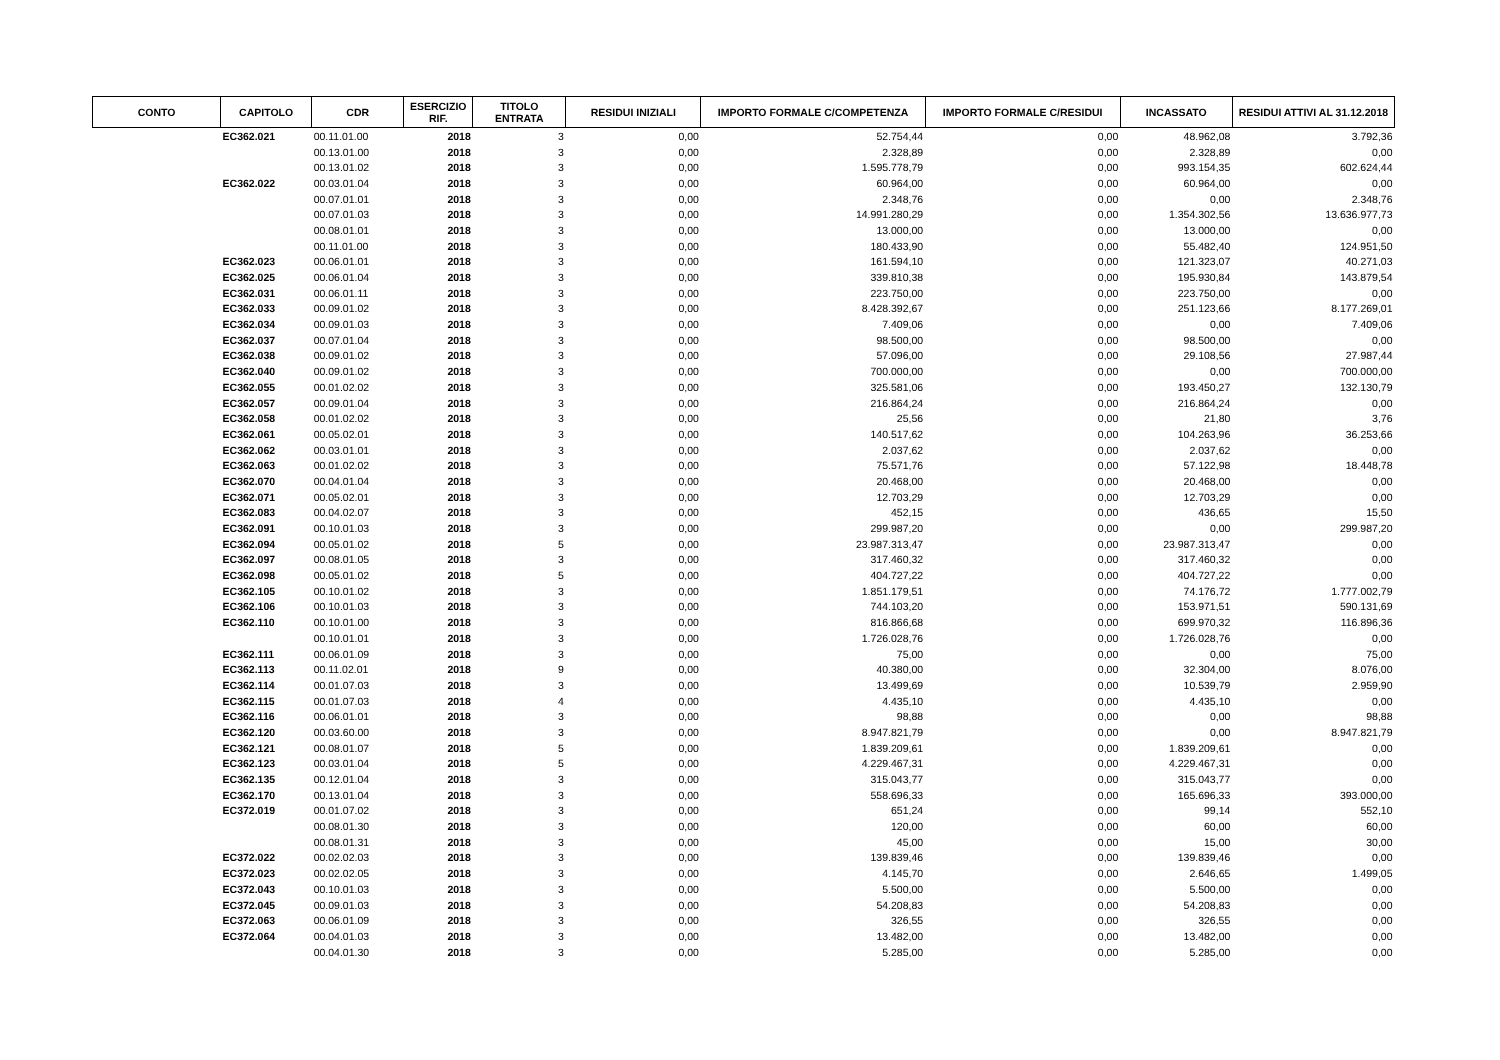| CONTO | CAPITOLO | CDR | ESERCIZIO RIF. | TITOLO ENTRATA | RESIDUI INIZIALI | IMPORTO FORMALE C/COMPETENZA | IMPORTO FORMALE C/RESIDUI | INCASSATO | RESIDUI ATTIVI AL 31.12.2018 |
| --- | --- | --- | --- | --- | --- | --- | --- | --- | --- |
| | EC362.021 | 00.11.01.00 | 2018 | 3 | 0,00 | 52.754,44 | 0,00 | 48.962,08 | 3.792,36 |
| | | 00.13.01.00 | 2018 | 3 | 0,00 | 2.328,89 | 0,00 | 2.328,89 | 0,00 |
| | | 00.13.01.02 | 2018 | 3 | 0,00 | 1.595.778,79 | 0,00 | 993.154,35 | 602.624,44 |
| | EC362.022 | 00.03.01.04 | 2018 | 3 | 0,00 | 60.964,00 | 0,00 | 60.964,00 | 0,00 |
| | | 00.07.01.01 | 2018 | 3 | 0,00 | 2.348,76 | 0,00 | 0,00 | 2.348,76 |
| | | 00.07.01.03 | 2018 | 3 | 0,00 | 14.991.280,29 | 0,00 | 1.354.302,56 | 13.636.977,73 |
| | | 00.08.01.01 | 2018 | 3 | 0,00 | 13.000,00 | 0,00 | 13.000,00 | 0,00 |
| | | 00.11.01.00 | 2018 | 3 | 0,00 | 180.433,90 | 0,00 | 55.482,40 | 124.951,50 |
| | EC362.023 | 00.06.01.01 | 2018 | 3 | 0,00 | 161.594,10 | 0,00 | 121.323,07 | 40.271,03 |
| | EC362.025 | 00.06.01.04 | 2018 | 3 | 0,00 | 339.810,38 | 0,00 | 195.930,84 | 143.879,54 |
| | EC362.031 | 00.06.01.11 | 2018 | 3 | 0,00 | 223.750,00 | 0,00 | 223.750,00 | 0,00 |
| | EC362.033 | 00.09.01.02 | 2018 | 3 | 0,00 | 8.428.392,67 | 0,00 | 251.123,66 | 8.177.269,01 |
| | EC362.034 | 00.09.01.03 | 2018 | 3 | 0,00 | 7.409,06 | 0,00 | 0,00 | 7.409,06 |
| | EC362.037 | 00.07.01.04 | 2018 | 3 | 0,00 | 98.500,00 | 0,00 | 98.500,00 | 0,00 |
| | EC362.038 | 00.09.01.02 | 2018 | 3 | 0,00 | 57.096,00 | 0,00 | 29.108,56 | 27.987,44 |
| | EC362.040 | 00.09.01.02 | 2018 | 3 | 0,00 | 700.000,00 | 0,00 | 0,00 | 700.000,00 |
| | EC362.055 | 00.01.02.02 | 2018 | 3 | 0,00 | 325.581,06 | 0,00 | 193.450,27 | 132.130,79 |
| | EC362.057 | 00.09.01.04 | 2018 | 3 | 0,00 | 216.864,24 | 0,00 | 216.864,24 | 0,00 |
| | EC362.058 | 00.01.02.02 | 2018 | 3 | 0,00 | 25,56 | 0,00 | 21,80 | 3,76 |
| | EC362.061 | 00.05.02.01 | 2018 | 3 | 0,00 | 140.517,62 | 0,00 | 104.263,96 | 36.253,66 |
| | EC362.062 | 00.03.01.01 | 2018 | 3 | 0,00 | 2.037,62 | 0,00 | 2.037,62 | 0,00 |
| | EC362.063 | 00.01.02.02 | 2018 | 3 | 0,00 | 75.571,76 | 0,00 | 57.122,98 | 18.448,78 |
| | EC362.070 | 00.04.01.04 | 2018 | 3 | 0,00 | 20.468,00 | 0,00 | 20.468,00 | 0,00 |
| | EC362.071 | 00.05.02.01 | 2018 | 3 | 0,00 | 12.703,29 | 0,00 | 12.703,29 | 0,00 |
| | EC362.083 | 00.04.02.07 | 2018 | 3 | 0,00 | 452,15 | 0,00 | 436,65 | 15,50 |
| | EC362.091 | 00.10.01.03 | 2018 | 3 | 0,00 | 299.987,20 | 0,00 | 0,00 | 299.987,20 |
| | EC362.094 | 00.05.01.02 | 2018 | 5 | 0,00 | 23.987.313,47 | 0,00 | 23.987.313,47 | 0,00 |
| | EC362.097 | 00.08.01.05 | 2018 | 3 | 0,00 | 317.460,32 | 0,00 | 317.460,32 | 0,00 |
| | EC362.098 | 00.05.01.02 | 2018 | 5 | 0,00 | 404.727,22 | 0,00 | 404.727,22 | 0,00 |
| | EC362.105 | 00.10.01.02 | 2018 | 3 | 0,00 | 1.851.179,51 | 0,00 | 74.176,72 | 1.777.002,79 |
| | EC362.106 | 00.10.01.03 | 2018 | 3 | 0,00 | 744.103,20 | 0,00 | 153.971,51 | 590.131,69 |
| | EC362.110 | 00.10.01.00 | 2018 | 3 | 0,00 | 816.866,68 | 0,00 | 699.970,32 | 116.896,36 |
| | | 00.10.01.01 | 2018 | 3 | 0,00 | 1.726.028,76 | 0,00 | 1.726.028,76 | 0,00 |
| | EC362.111 | 00.06.01.09 | 2018 | 3 | 0,00 | 75,00 | 0,00 | 0,00 | 75,00 |
| | EC362.113 | 00.11.02.01 | 2018 | 9 | 0,00 | 40.380,00 | 0,00 | 32.304,00 | 8.076,00 |
| | EC362.114 | 00.01.07.03 | 2018 | 3 | 0,00 | 13.499,69 | 0,00 | 10.539,79 | 2.959,90 |
| | EC362.115 | 00.01.07.03 | 2018 | 4 | 0,00 | 4.435,10 | 0,00 | 4.435,10 | 0,00 |
| | EC362.116 | 00.06.01.01 | 2018 | 3 | 0,00 | 98,88 | 0,00 | 0,00 | 98,88 |
| | EC362.120 | 00.03.60.00 | 2018 | 3 | 0,00 | 8.947.821,79 | 0,00 | 0,00 | 8.947.821,79 |
| | EC362.121 | 00.08.01.07 | 2018 | 5 | 0,00 | 1.839.209,61 | 0,00 | 1.839.209,61 | 0,00 |
| | EC362.123 | 00.03.01.04 | 2018 | 5 | 0,00 | 4.229.467,31 | 0,00 | 4.229.467,31 | 0,00 |
| | EC362.135 | 00.12.01.04 | 2018 | 3 | 0,00 | 315.043,77 | 0,00 | 315.043,77 | 0,00 |
| | EC362.170 | 00.13.01.04 | 2018 | 3 | 0,00 | 558.696,33 | 0,00 | 165.696,33 | 393.000,00 |
| | EC372.019 | 00.01.07.02 | 2018 | 3 | 0,00 | 651,24 | 0,00 | 99,14 | 552,10 |
| | | 00.08.01.30 | 2018 | 3 | 0,00 | 120,00 | 0,00 | 60,00 | 60,00 |
| | | 00.08.01.31 | 2018 | 3 | 0,00 | 45,00 | 0,00 | 15,00 | 30,00 |
| | EC372.022 | 00.02.02.03 | 2018 | 3 | 0,00 | 139.839,46 | 0,00 | 139.839,46 | 0,00 |
| | EC372.023 | 00.02.02.05 | 2018 | 3 | 0,00 | 4.145,70 | 0,00 | 2.646,65 | 1.499,05 |
| | EC372.043 | 00.10.01.03 | 2018 | 3 | 0,00 | 5.500,00 | 0,00 | 5.500,00 | 0,00 |
| | EC372.045 | 00.09.01.03 | 2018 | 3 | 0,00 | 54.208,83 | 0,00 | 54.208,83 | 0,00 |
| | EC372.063 | 00.06.01.09 | 2018 | 3 | 0,00 | 326,55 | 0,00 | 326,55 | 0,00 |
| | EC372.064 | 00.04.01.03 | 2018 | 3 | 0,00 | 13.482,00 | 0,00 | 13.482,00 | 0,00 |
| | | 00.04.01.30 | 2018 | 3 | 0,00 | 5.285,00 | 0,00 | 5.285,00 | 0,00 |